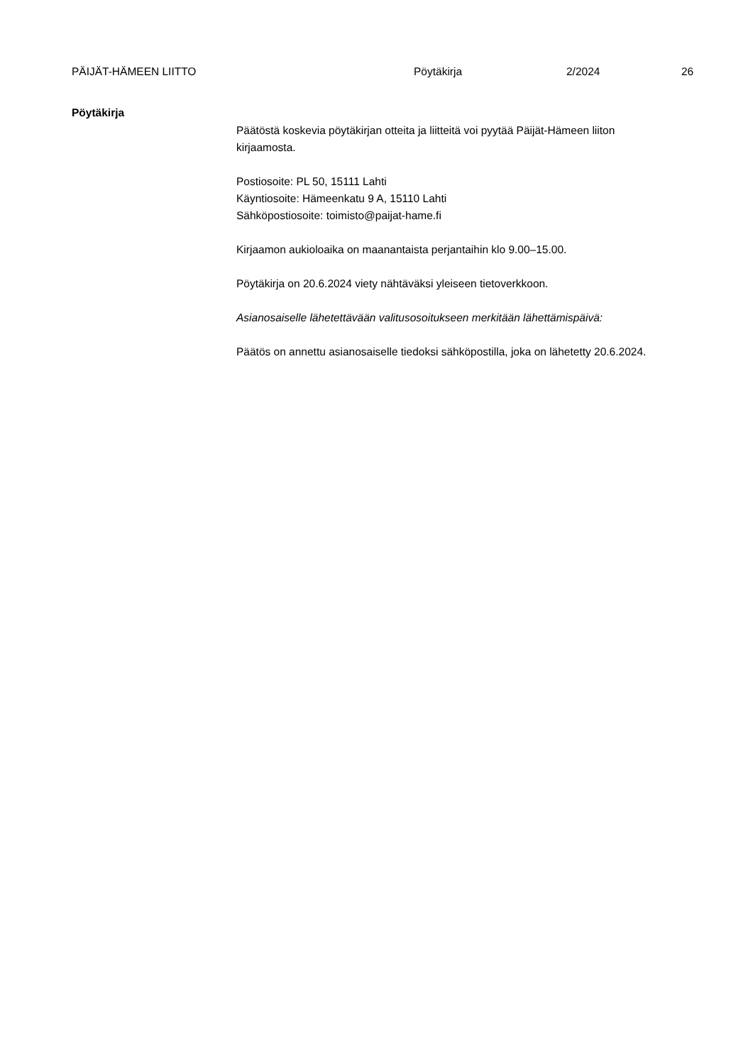PÄIJÄT-HÄMEEN LIITTO Pöytäkirja 2/2024 26
Pöytäkirja
Päätöstä koskevia pöytäkirjan otteita ja liitteitä voi pyytää Päijät-Hämeen liiton kirjaamosta.
Postiosoite: PL 50, 15111 Lahti
Käyntiosoite: Hämeenkatu 9 A, 15110 Lahti
Sähköpostiosoite: toimisto@paijat-hame.fi
Kirjaamon aukioloaika on maanantaista perjantaihin klo 9.00–15.00.
Pöytäkirja on 20.6.2024 viety nähtäväksi yleiseen tietoverkkoon.
Asianosaiselle lähetettävään valitusosoitukseen merkitään lähettämispäivä:
Päätös on annettu asianosaiselle tiedoksi sähköpostilla, joka on lähetetty 20.6.2024.